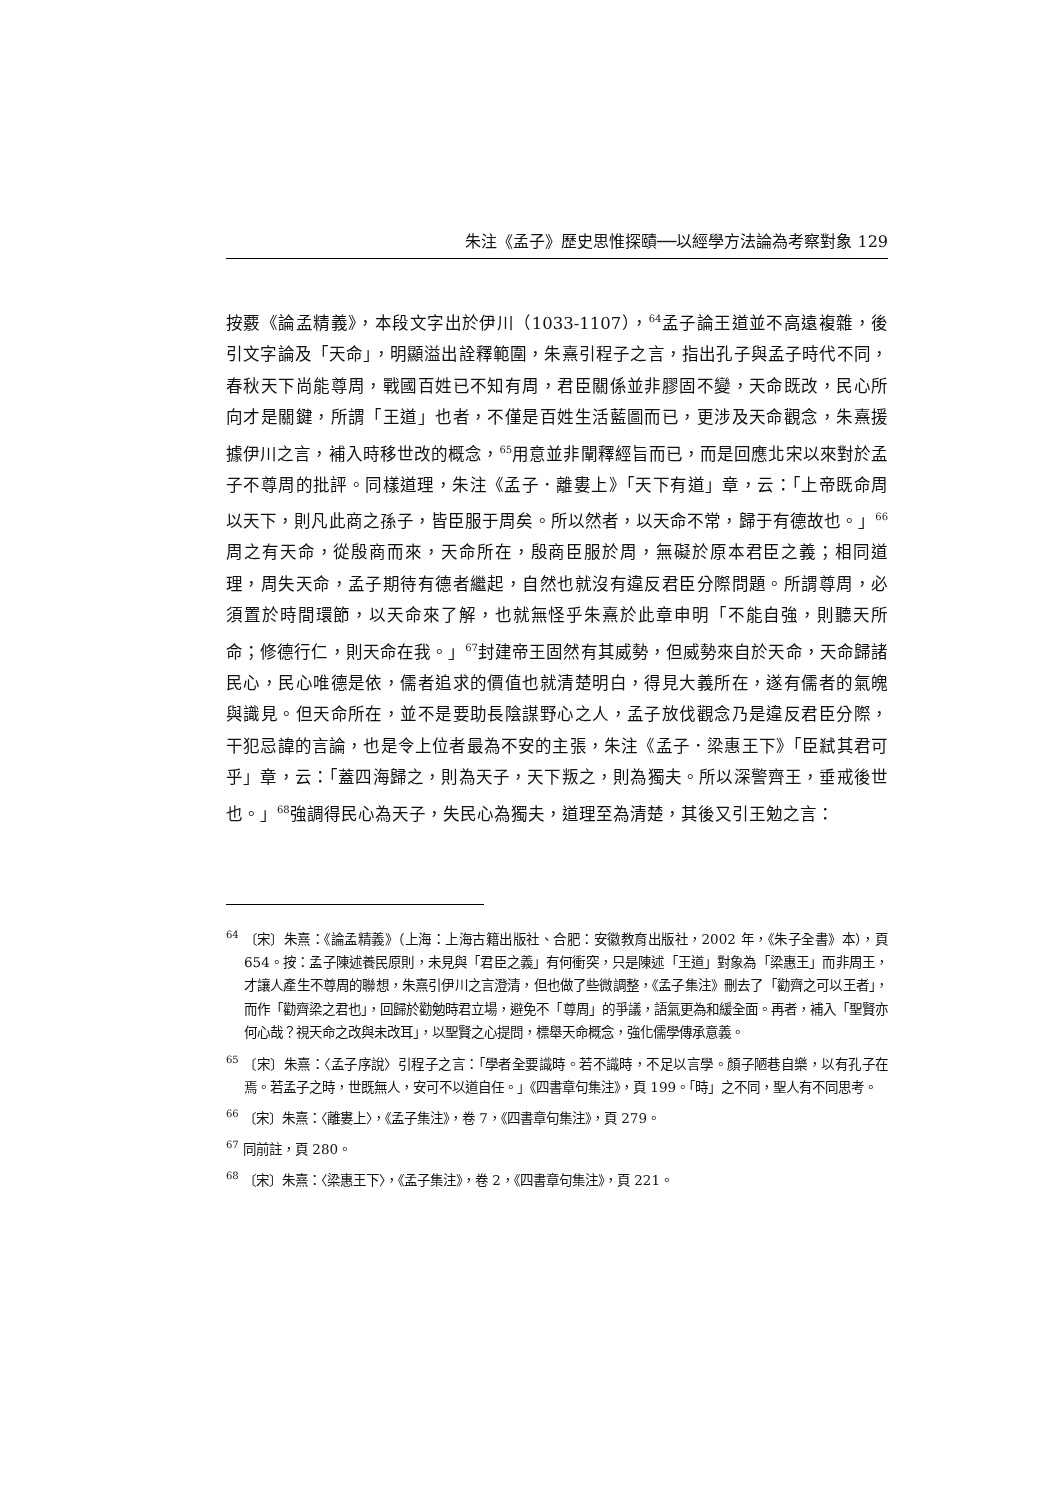朱注《孟子》歷史思惟探賾──以經學方法論為考察對象 129
按覈《論孟精義》，本段文字出於伊川（1033-1107），<sup>64</sup>孟子論王道並不高遠複雜，後引文字論及「天命」，明顯溢出詮釋範圍，朱熹引程子之言，指出孔子與孟子時代不同，春秋天下尚能尊周，戰國百姓已不知有周，君臣關係並非膠固不變，天命既改，民心所向才是關鍵，所謂「王道」也者，不僅是百姓生活藍圖而已，更涉及天命觀念，朱熹援據伊川之言，補入時移世改的概念，<sup>65</sup>用意並非闡釋經旨而已，而是回應北宋以來對於孟子不尊周的批評。同樣道理，朱注《孟子．離婁上》「天下有道」章，云：「上帝既命周以天下，則凡此商之孫子，皆臣服于周矣。所以然者，以天命不常，歸于有德故也。」<sup>66</sup>周之有天命，從殷商而來，天命所在，殷商臣服於周，無礙於原本君臣之義；相同道理，周失天命，孟子期待有德者繼起，自然也就沒有違反君臣分際問題。所謂尊周，必須置於時間環節，以天命來了解，也就無怪乎朱熹於此章申明「不能自強，則聽天所命；修德行仁，則天命在我。」<sup>67</sup>封建帝王固然有其威勢，但威勢來自於天命，天命歸諸民心，民心唯德是依，儒者追求的價值也就清楚明白，得見大義所在，遂有儒者的氣魄與識見。但天命所在，並不是要助長陰謀野心之人，孟子放伐觀念乃是違反君臣分際，干犯忌諱的言論，也是令上位者最為不安的主張，朱注《孟子．梁惠王下》「臣弒其君可乎」章，云：「蓋四海歸之，則為天子，天下叛之，則為獨夫。所以深警齊王，垂戒後世也。」<sup>68</sup>強調得民心為天子，失民心為獨夫，道理至為清楚，其後又引王勉之言：
<sup>64</sup> 〔宋〕朱熹：《論孟精義》（上海：上海古籍出版社、合肥：安徽教育出版社，2002 年，《朱子全書》本），頁 654。按：孟子陳述養民原則，未見與「君臣之義」有何衝突，只是陳述「王道」對象為「梁惠王」而非周王，才讓人產生不尊周的聯想，朱熹引伊川之言澄清，但也做了些微調整，《孟子集注》刪去了「勸齊之可以王者」，而作「勸齊梁之君也」，回歸於勸勉時君立場，避免不「尊周」的爭議，語氣更為和緩全面。再者，補入「聖賢亦何心哉？視天命之改與未改耳」，以聖賢之心提問，標舉天命概念，強化儒學傳承意義。
<sup>65</sup> 〔宋〕朱熹：〈孟子序說〉引程子之言：「學者全要識時。若不識時，不足以言學。顏子陋巷自樂，以有孔子在焉。若孟子之時，世既無人，安可不以道自任。」《四書章句集注》，頁 199。「時」之不同，聖人有不同思考。
<sup>66</sup> 〔宋〕朱熹：〈離婁上〉，《孟子集注》，卷 7，《四書章句集注》，頁 279。
<sup>67</sup> 同前註，頁 280。
<sup>68</sup> 〔宋〕朱熹：〈梁惠王下〉，《孟子集注》，卷 2，《四書章句集注》，頁 221。